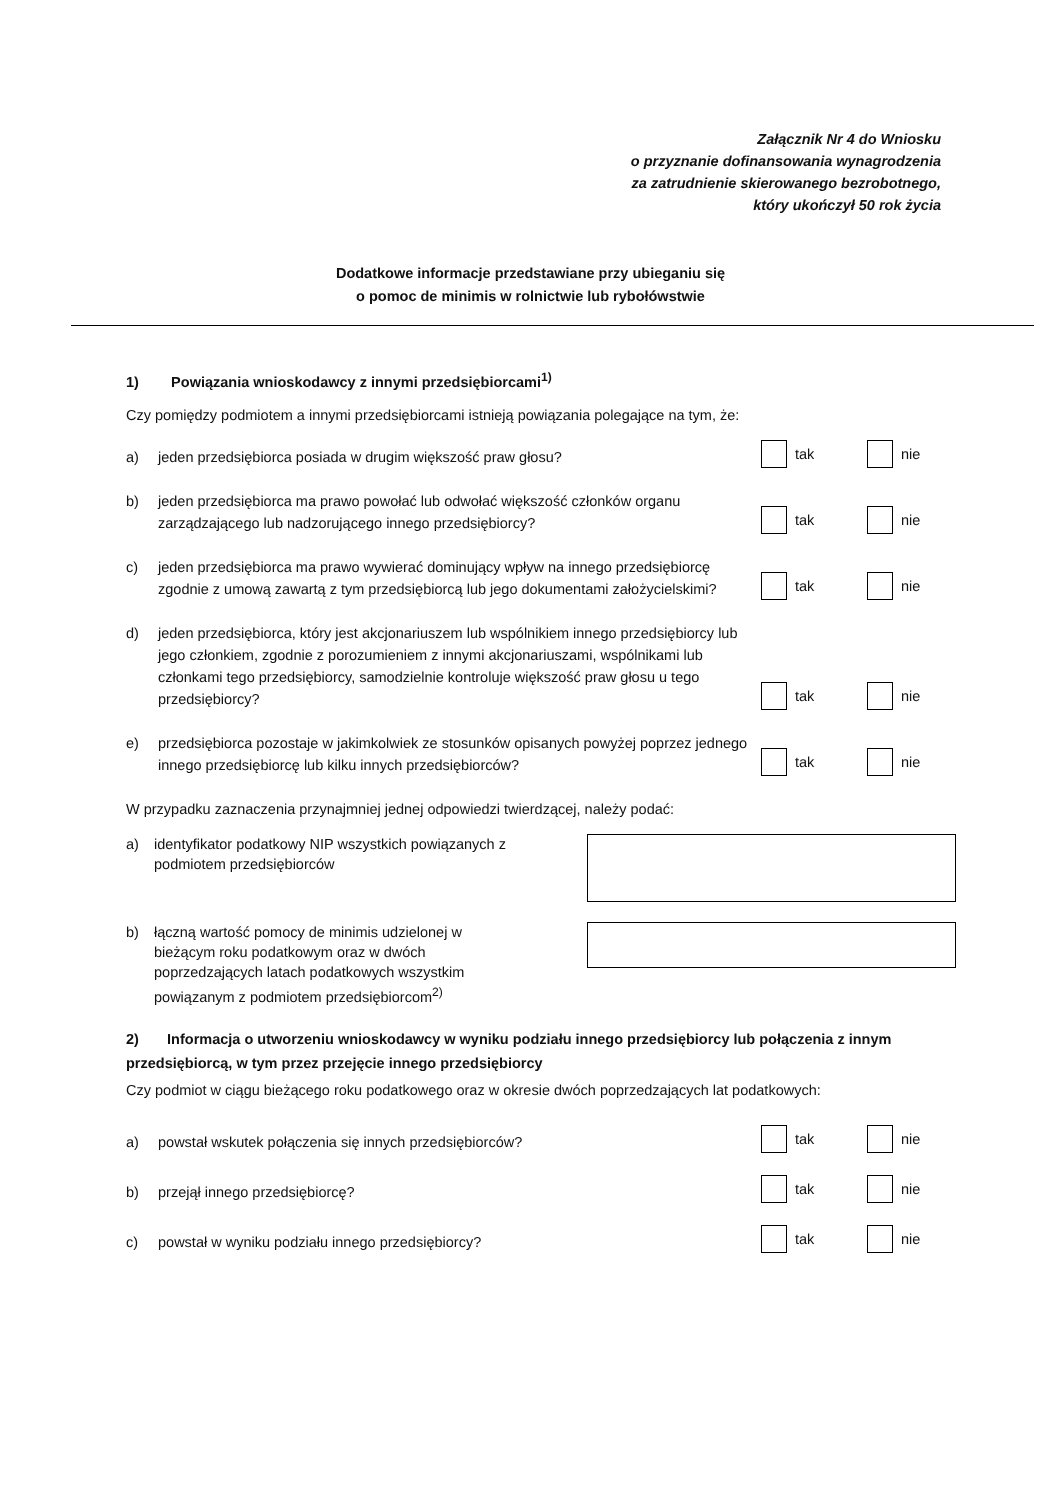Załącznik Nr 4 do Wniosku
o przyznanie dofinansowania wynagrodzenia
za zatrudnienie skierowanego bezrobotnego,
który ukończył 50 rok życia
Dodatkowe informacje przedstawiane przy ubieganiu się
o pomoc de minimis w rolnictwie lub rybołówstwie
1) Powiązania wnioskodawcy z innymi przedsiębiorcami<sup>1)</sup>
Czy pomiędzy podmiotem a innymi przedsiębiorcami istnieją powiązania polegające na tym, że:
a) jeden przedsiębiorca posiada w drugim większość praw głosu?
tak nie
b) jeden przedsiębiorca ma prawo powołać lub odwołać większość członków organu zarządzającego lub nadzorującego innego przedsiębiorcy?
tak nie
c) jeden przedsiębiorca ma prawo wywierać dominujący wpływ na innego przedsiębiorcę zgodnie z umową zawartą z tym przedsiębiorcą lub jego dokumentami założycielskimi?
tak nie
d) jeden przedsiębiorca, który jest akcjonariuszem lub wspólnikiem innego przedsiębiorcy lub jego członkiem, zgodnie z porozumieniem z innymi akcjonariuszami, wspólnikami lub członkami tego przedsiębiorcy, samodzielnie kontroluje większość praw głosu u tego przedsiębiorcy?
tak nie
e) przedsiębiorca pozostaje w jakimkolwiek ze stosunków opisanych powyżej poprzez jednego innego przedsiębiorcę lub kilku innych przedsiębiorców?
tak nie
W przypadku zaznaczenia przynajmniej jednej odpowiedzi twierdzącej, należy podać:
a) identyfikator podatkowy NIP wszystkich powiązanych z podmiotem przedsiębiorców
b) łączną wartość pomocy de minimis udzielonej w bieżącym roku podatkowym oraz w dwóch poprzedzających latach podatkowych wszystkim powiązanym z podmiotem przedsiębiorcom<sup>2)</sup>
2) Informacja o utworzeniu wnioskodawcy w wyniku podziału innego przedsiębiorcy lub połączenia z innym przedsiębiorcą, w tym przez przejęcie innego przedsiębiorcy
Czy podmiot w ciągu bieżącego roku podatkowego oraz w okresie dwóch poprzedzających lat podatkowych:
a) powstał wskutek połączenia się innych przedsiębiorców?
tak nie
b) przejął innego przedsiębiorcę?
tak nie
c) powstał w wyniku podziału innego przedsiębiorcy?
tak nie